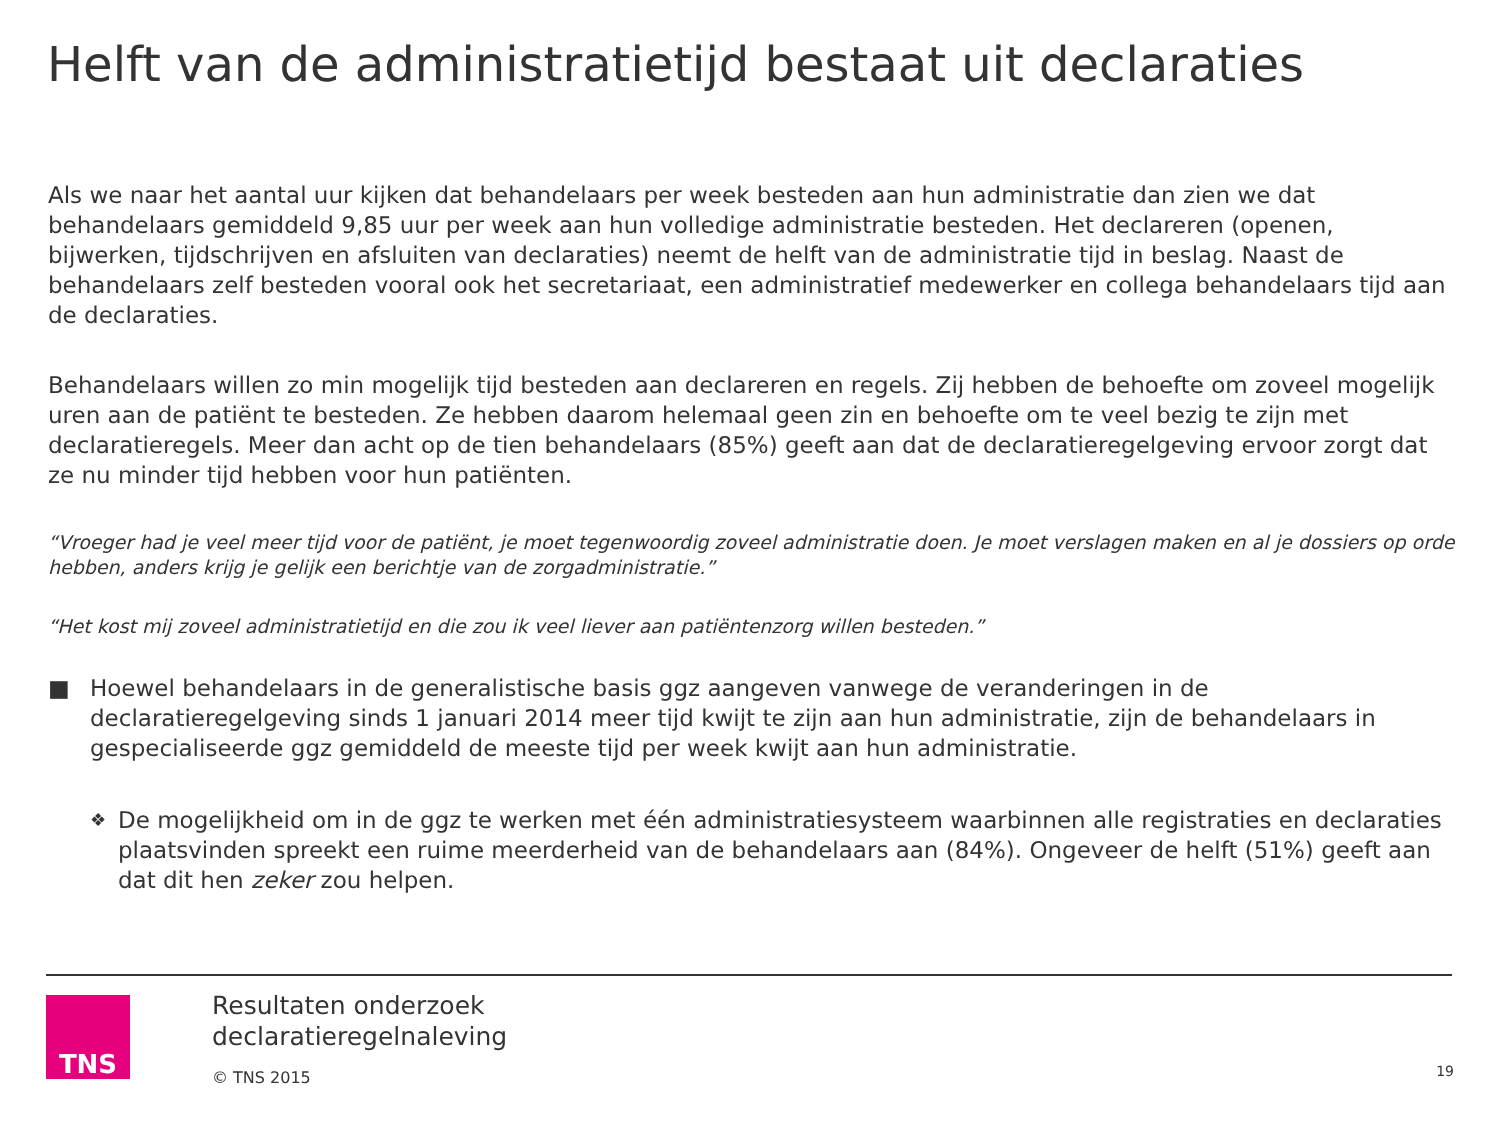Helft van de administratietijd bestaat uit declaraties
Als we naar het aantal uur kijken dat behandelaars per week besteden aan hun administratie dan zien we dat behandelaars gemiddeld 9,85 uur per week aan hun volledige administratie besteden. Het declareren (openen, bijwerken, tijdschrijven en afsluiten van declaraties) neemt de helft van de administratie tijd in beslag. Naast de behandelaars zelf besteden vooral ook het secretariaat, een administratief medewerker en collega behandelaars tijd aan de declaraties.
Behandelaars willen zo min mogelijk tijd besteden aan declareren en regels. Zij hebben de behoefte om zoveel mogelijk uren aan de patiënt te besteden. Ze hebben daarom helemaal geen zin en behoefte om te veel bezig te zijn met declaratieregels. Meer dan acht op de tien behandelaars (85%) geeft aan dat de declaratieregelgeving ervoor zorgt dat ze nu minder tijd hebben voor hun patiënten.
“Vroeger had je veel meer tijd voor de patiënt, je moet tegenwoordig zoveel administratie doen. Je moet verslagen maken en al je dossiers op orde hebben, anders krijg je gelijk een berichtje van de zorgadministratie.”
“Het kost mij zoveel administratietijd en die zou ik veel liever aan patiëntenzorg willen besteden.”
■ Hoewel behandelaars in de generalistische basis ggz aangeven vanwege de veranderingen in de declaratieregelgeving sinds 1 januari 2014 meer tijd kwijt te zijn aan hun administratie, zijn de behandelaars in gespecialiseerde ggz gemiddeld de meeste tijd per week kwijt aan hun administratie.
❖ De mogelijkheid om in de ggz te werken met één administratiesysteem waarbinnen alle registraties en declaraties plaatsvinden spreekt een ruime meerderheid van de behandelaars aan (84%). Ongeveer de helft (51%) geeft aan dat dit hen zeker zou helpen.
TNS
Resultaten onderzoek
declaratieregelnaleving
© TNS 2015
19